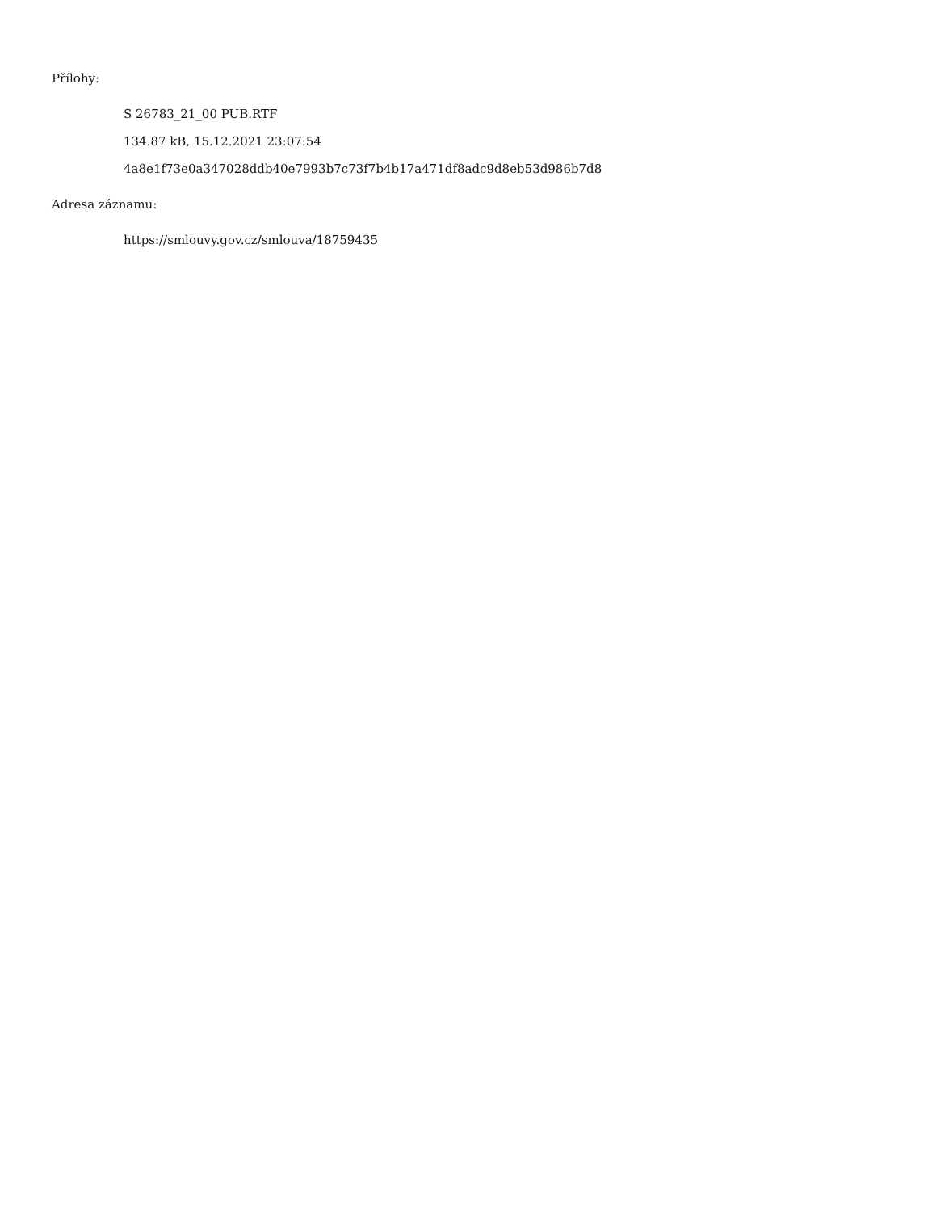Přílohy:
S 26783_21_00 PUB.RTF
134.87 kB, 15.12.2021 23:07:54
4a8e1f73e0a347028ddb40e7993b7c73f7b4b17a471df8adc9d8eb53d986b7d8
Adresa záznamu:
https://smlouvy.gov.cz/smlouva/18759435